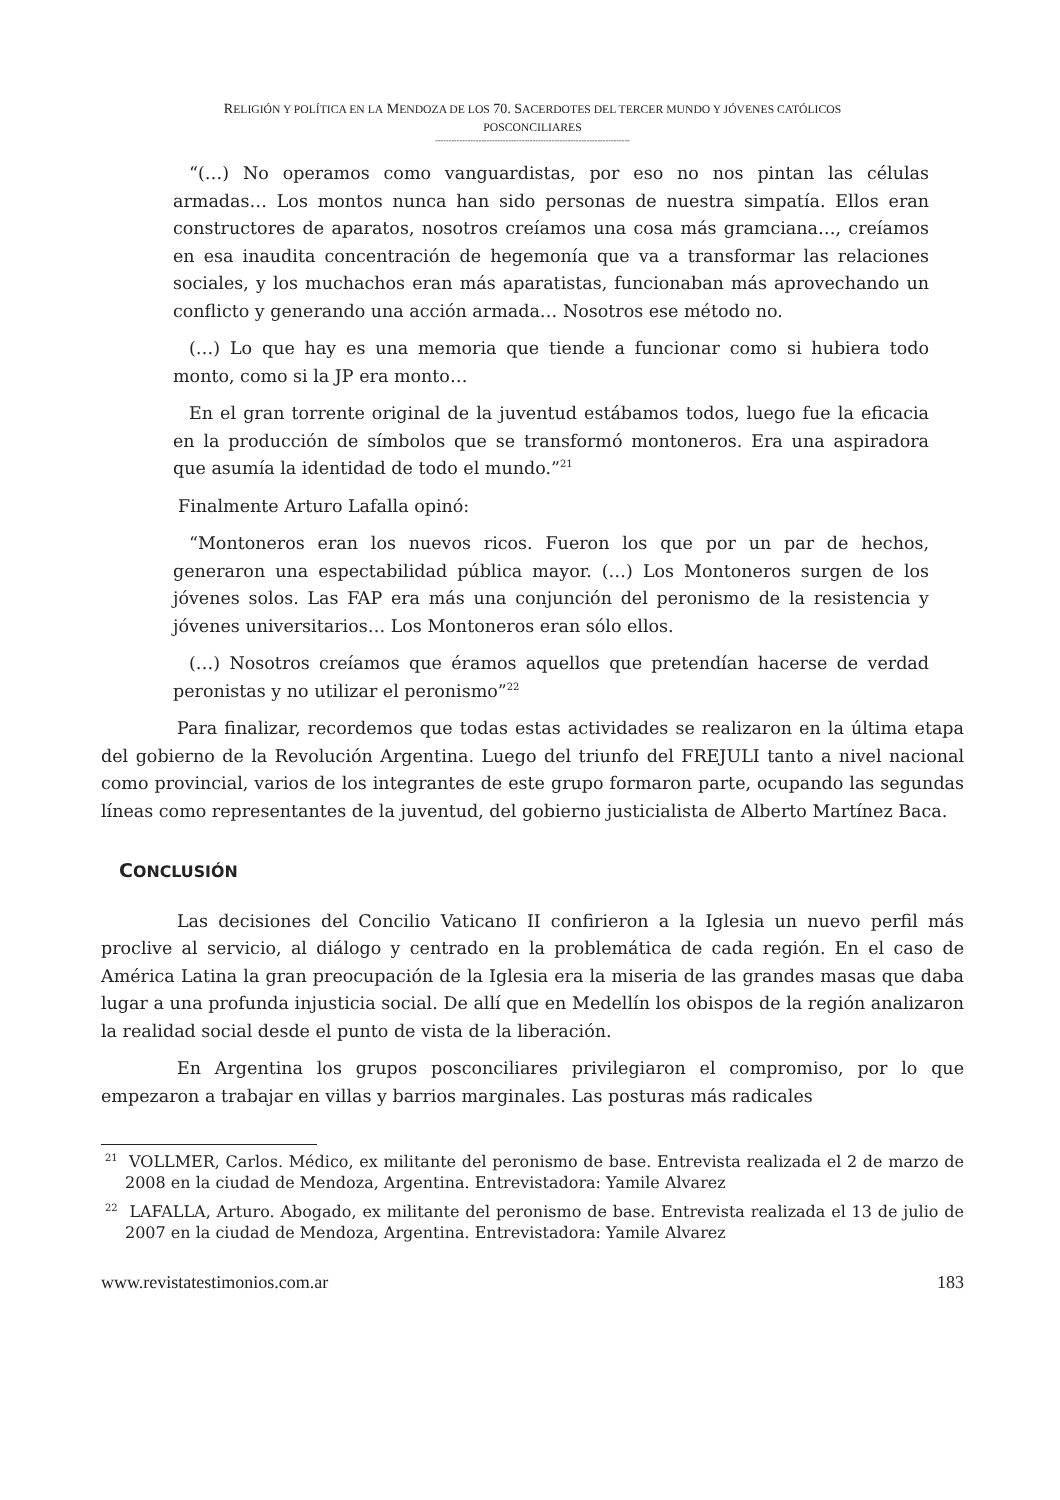RELIGIÓN Y POLÍTICA EN LA MENDOZA DE LOS 70. SACERDOTES DEL TERCER MUNDO Y JÓVENES CATÓLICOS
POSCONCILIARES
------------------------------------------------------------------------
“(…) No operamos como vanguardistas, por eso no nos pintan las células armadas… Los montos nunca han sido personas de nuestra simpatía. Ellos eran constructores de aparatos, nosotros creíamos una cosa más gramciana…, creíamos en esa inaudita concentración de hegemonía que va a transformar las relaciones sociales, y los muchachos eran más aparatistas, funcionaban más aprovechando un conflicto y generando una acción armada… Nosotros ese método no.
(…) Lo que hay es una memoria que tiende a funcionar como si hubiera todo monto, como si la JP era monto…
En el gran torrente original de la juventud estábamos todos, luego fue la eficacia en la producción de símbolos que se transformó montoneros. Era una aspiradora que asumía la identidad de todo el mundo.”<sup>21</sup>
Finalmente Arturo Lafalla opinó:
“Montoneros eran los nuevos ricos. Fueron los que por un par de hechos, generaron una espectabilidad pública mayor. (…) Los Montoneros surgen de los jóvenes solos. Las FAP era más una conjunción del peronismo de la resistencia y jóvenes universitarios… Los Montoneros eran sólo ellos.
(…) Nosotros creíamos que éramos aquellos que pretendían hacerse de verdad peronistas y no utilizar el peronismo”<sup>22</sup>
Para finalizar, recordemos que todas estas actividades se realizaron en la última etapa del gobierno de la Revolución Argentina. Luego del triunfo del FREJULI tanto a nivel nacional como provincial, varios de los integrantes de este grupo formaron parte, ocupando las segundas líneas como representantes de la juventud, del gobierno justicialista de Alberto Martínez Baca.
CONCLUSIÓN
Las decisiones del Concilio Vaticano II confirieron a la Iglesia un nuevo perfil más proclive al servicio, al diálogo y centrado en la problemática de cada región. En el caso de América Latina la gran preocupación de la Iglesia era la miseria de las grandes masas que daba lugar a una profunda injusticia social. De allí que en Medellín los obispos de la región analizaron la realidad social desde el punto de vista de la liberación.
En Argentina los grupos posconciliares privilegiaron el compromiso, por lo que empezaron a trabajar en villas y barrios marginales. Las posturas más radicales
<sup>21</sup> VOLLMER, Carlos. Médico, ex militante del peronismo de base. Entrevista realizada el 2 de marzo de 2008 en la ciudad de Mendoza, Argentina. Entrevistadora: Yamile Alvarez
<sup>22</sup> LAFALLA, Arturo. Abogado, ex militante del peronismo de base. Entrevista realizada el 13 de julio de 2007 en la ciudad de Mendoza, Argentina. Entrevistadora: Yamile Alvarez
www.revistatestimonios.com.ar 183